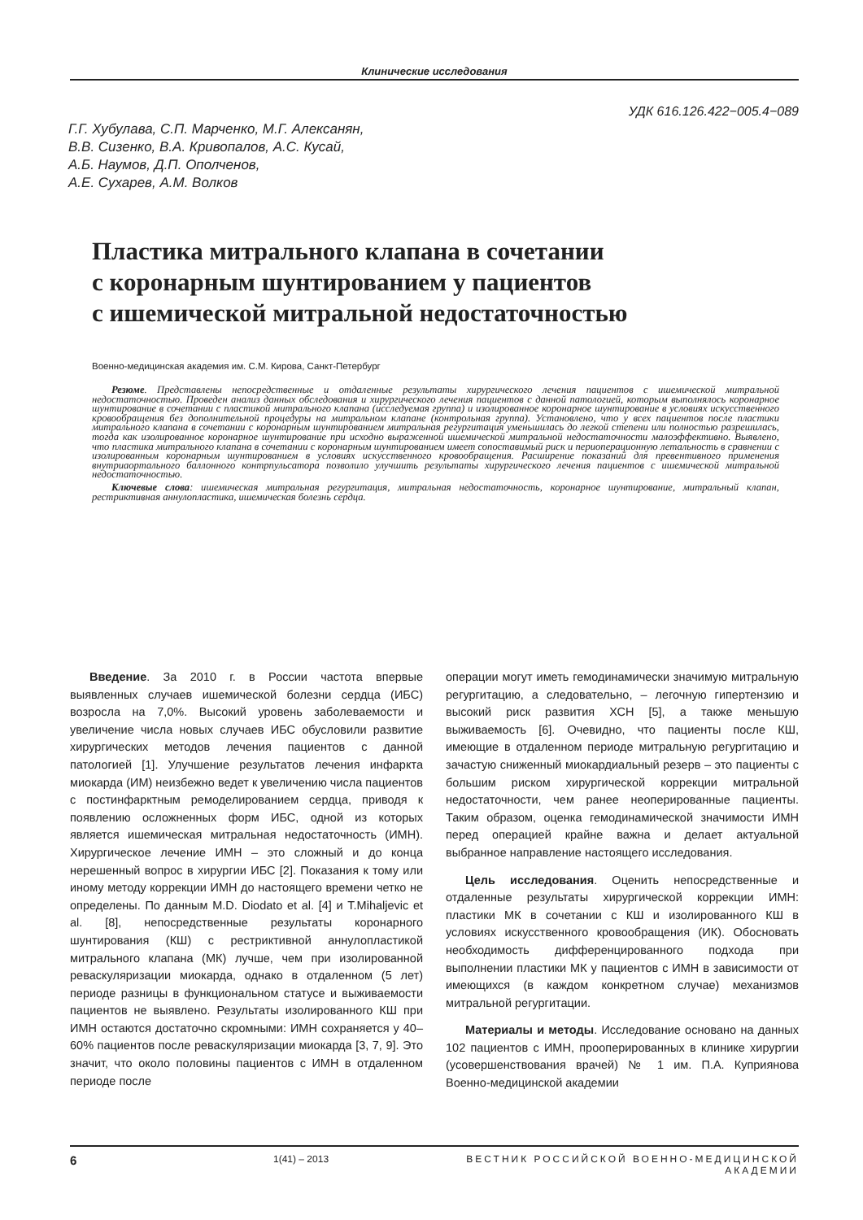Клинические исследования
УДК 616.126.422−005.4−089
Г.Г. Хубулава, С.П. Марченко, М.Г. Алексанян,
В.В. Сизенко, В.А. Кривопалов, А.С. Кусай,
А.Б. Наумов, Д.П. Ополченов,
А.Е. Сухарев, А.М. Волков
Пластика митрального клапана в сочетании
с коронарным шунтированием у пациентов
с ишемической митральной недостаточностью
Военно-медицинская академия им. С.М. Кирова, Санкт-Петербург
Резюме. Представлены непосредственные и отдаленные результаты хирургического лечения пациентов с ишемической митральной недостаточностью. Проведен анализ данных обследования и хирургического лечения пациентов с данной патологией, которым выполнялось коронарное шунтирование в сочетании с пластикой митрального клапана (исследуемая группа) и изолированное коронарное шунтирование в условиях искусственного кровообращения без дополнительной процедуры на митральном клапане (контрольная группа). Установлено, что у всех пациентов после пластики митрального клапана в сочетании с коронарным шунтированием митральная регургитация уменьшилась до легкой степени или полностью разрешилась, тогда как изолированное коронарное шунтирование при исходно выраженной ишемической митральной недостаточности малоэффективно. Выявлено, что пластика митрального клапана в сочетании с коронарным шунтированием имеет сопоставимый риск и периоперационную летальность в сравнении с изолированным коронарным шунтированием в условиях искусственного кровообращения. Расширение показаний для превентивного применения внутриаортального баллонного контрпульсатора позволило улучшить результаты хирургического лечения пациентов с ишемической митральной недостаточностью.
Ключевые слова: ишемическая митральная регургитация, митральная недостаточность, коронарное шунтирование, митральный клапан, рестриктивная аннулопластика, ишемическая болезнь сердца.
Введение. За 2010 г. в России частота впервые выявленных случаев ишемической болезни сердца (ИБС) возросла на 7,0%. Высокий уровень заболеваемости и увеличение числа новых случаев ИБС обусловили развитие хирургических методов лечения пациентов с данной патологией [1]. Улучшение результатов лечения инфаркта миокарда (ИМ) неизбежно ведет к увеличению числа пациентов с постинфарктным ремоделированием сердца, приводя к появлению осложненных форм ИБС, одной из которых является ишемическая митральная недостаточность (ИМН). Хирургическое лечение ИМН – это сложный и до конца нерешенный вопрос в хирургии ИБС [2]. Показания к тому или иному методу коррекции ИМН до настоящего времени четко не определены. По данным M.D. Diodato et al. [4] и T.Mihaljevic et al. [8], непосредственные результаты коронарного шунтирования (КШ) с рестриктивной аннулопластикой митрального клапана (МК) лучше, чем при изолированной реваскуляризации миокарда, однако в отдаленном (5 лет) периоде разницы в функциональном статусе и выживаемости пациентов не выявлено. Результаты изолированного КШ при ИМН остаются достаточно скромными: ИМН сохраняется у 40–60% пациентов после реваскуляризации миокарда [3, 7, 9]. Это значит, что около половины пациентов с ИМН в отдаленном периоде после
операции могут иметь гемодинамически значимую митральную регургитацию, а следовательно, – легочную гипертензию и высокий риск развития ХСН [5], а также меньшую выживаемость [6]. Очевидно, что пациенты после КШ, имеющие в отдаленном периоде митральную регургитацию и зачастую сниженный миокардиальный резерв – это пациенты с большим риском хирургической коррекции митральной недостаточности, чем ранее неоперированные пациенты. Таким образом, оценка гемодинамической значимости ИМН перед операцией крайне важна и делает актуальной выбранное направление настоящего исследования.
Цель исследования. Оценить непосредственные и отдаленные результаты хирургической коррекции ИМН: пластики МК в сочетании с КШ и изолированного КШ в условиях искусственного кровообращения (ИК). Обосновать необходимость дифференцированного подхода при выполнении пластики МК у пациентов с ИМН в зависимости от имеющихся (в каждом конкретном случае) механизмов митральной регургитации.
Материалы и методы. Исследование основано на данных 102 пациентов с ИМН, прооперированных в клинике хирургии (усовершенствования врачей) № 1 им. П.А. Куприянова Военно-медицинской академии
6 1(41) – 2013 ВЕСТНИК РОССИЙСКОЙ ВОЕННО-МЕДИЦИНСКОЙ АКАДЕМИИ